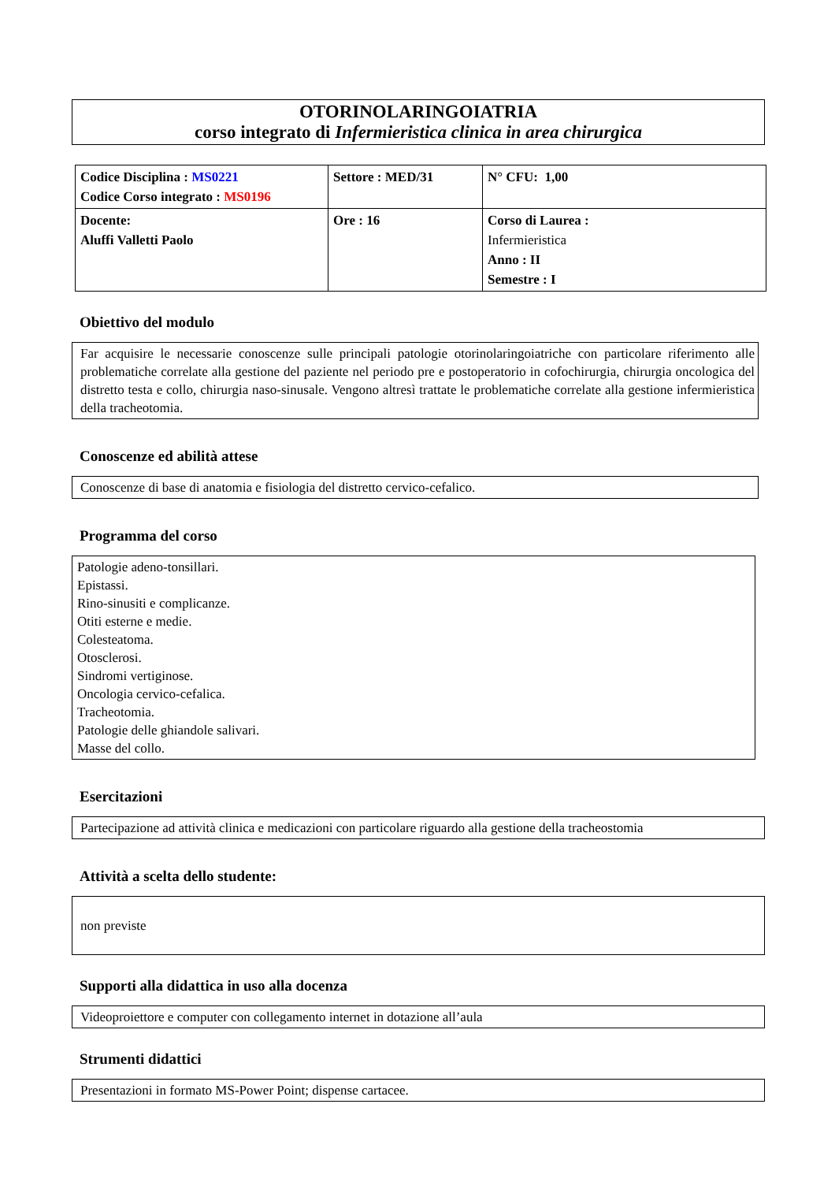OTORINOLARINGOIATRIA
corso integrato di Infermieristica clinica in area chirurgica
| Codice Disciplina : MS0221 Codice Corso integrato : MS0196 | Settore : MED/31 | N° CFU: 1,00 |
| Docente: Aluffi Valletti Paolo | Ore : 16 | Corso di Laurea : Infermieristica Anno : II Semestre : I |
Obiettivo del modulo
Far acquisire le necessarie conoscenze sulle principali patologie otorinolaringoiatriche con particolare riferimento alle problematiche correlate alla gestione del paziente nel periodo pre e postoperatorio in cofochirurgia, chirurgia oncologica del distretto testa e collo, chirurgia naso-sinusale. Vengono altresì trattate le problematiche correlate alla gestione infermieristica della tracheotomia.
Conoscenze ed abilità attese
Conoscenze di base di anatomia e fisiologia del distretto cervico-cefalico.
Programma del corso
Patologie adeno-tonsillari.
Epistassi.
Rino-sinusiti e complicanze.
Otiti esterne e medie.
Colesteatoma.
Otosclerosi.
Sindromi vertiginose.
Oncologia cervico-cefalica.
Tracheotomia.
Patologie delle ghiandole salivari.
Masse del collo.
Esercitazioni
Partecipazione ad attività clinica e medicazioni con particolare riguardo alla gestione della tracheostomia
Attività a scelta dello studente:
non previste
Supporti alla didattica in uso alla docenza
Videoproiettore e computer con collegamento internet in dotazione all’aula
Strumenti didattici
Presentazioni in formato MS-Power Point; dispense cartacee.